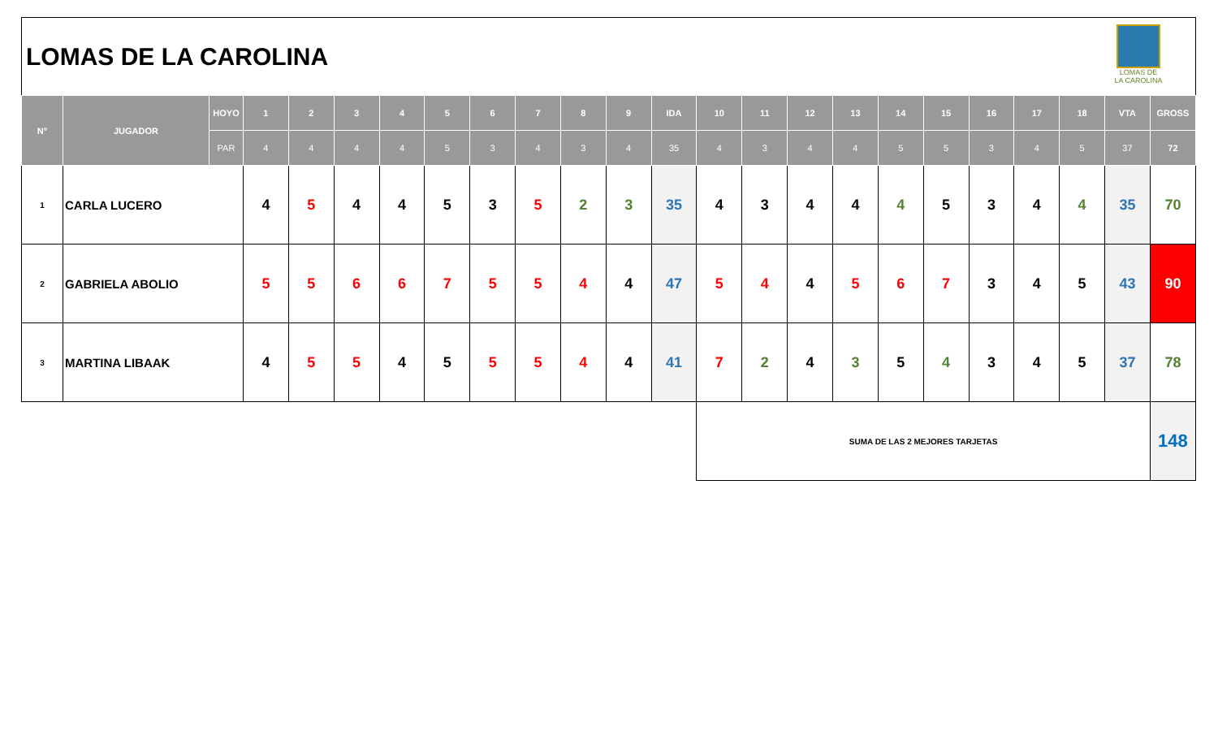LOMAS DE LA CAROLINA
LOMAS DE LA CAROLINA
| N° | JUGADOR | HOYO | 1 | 2 | 3 | 4 | 5 | 6 | 7 | 8 | 9 | IDA | 10 | 11 | 12 | 13 | 14 | 15 | 16 | 17 | 18 | VTA | GROSS |
| --- | --- | --- | --- | --- | --- | --- | --- | --- | --- | --- | --- | --- | --- | --- | --- | --- | --- | --- | --- | --- | --- | --- | --- |
| | | PAR | 4 | 4 | 4 | 4 | 5 | 3 | 4 | 3 | 4 | 35 | 4 | 3 | 4 | 4 | 5 | 5 | 3 | 4 | 5 | 37 | 72 |
| 1 | CARLA LUCERO | | 4 | 5 | 4 | 4 | 5 | 3 | 5 | 2 | 3 | 35 | 4 | 3 | 4 | 4 | 4 | 5 | 3 | 4 | 4 | 35 | 70 |
| 2 | GABRIELA ABOLIO | | 5 | 5 | 6 | 6 | 7 | 5 | 5 | 4 | 4 | 47 | 5 | 4 | 4 | 5 | 6 | 7 | 3 | 4 | 5 | 43 | 90 |
| 3 | MARTINA LIBAAK | | 4 | 5 | 5 | 4 | 5 | 5 | 5 | 4 | 4 | 41 | 7 | 2 | 4 | 3 | 5 | 4 | 3 | 4 | 5 | 37 | 78 |
| | | | | | | | | | | | | | SUMA DE LAS 2 MEJORES TARJETAS | | | | | | | | | | 148 |